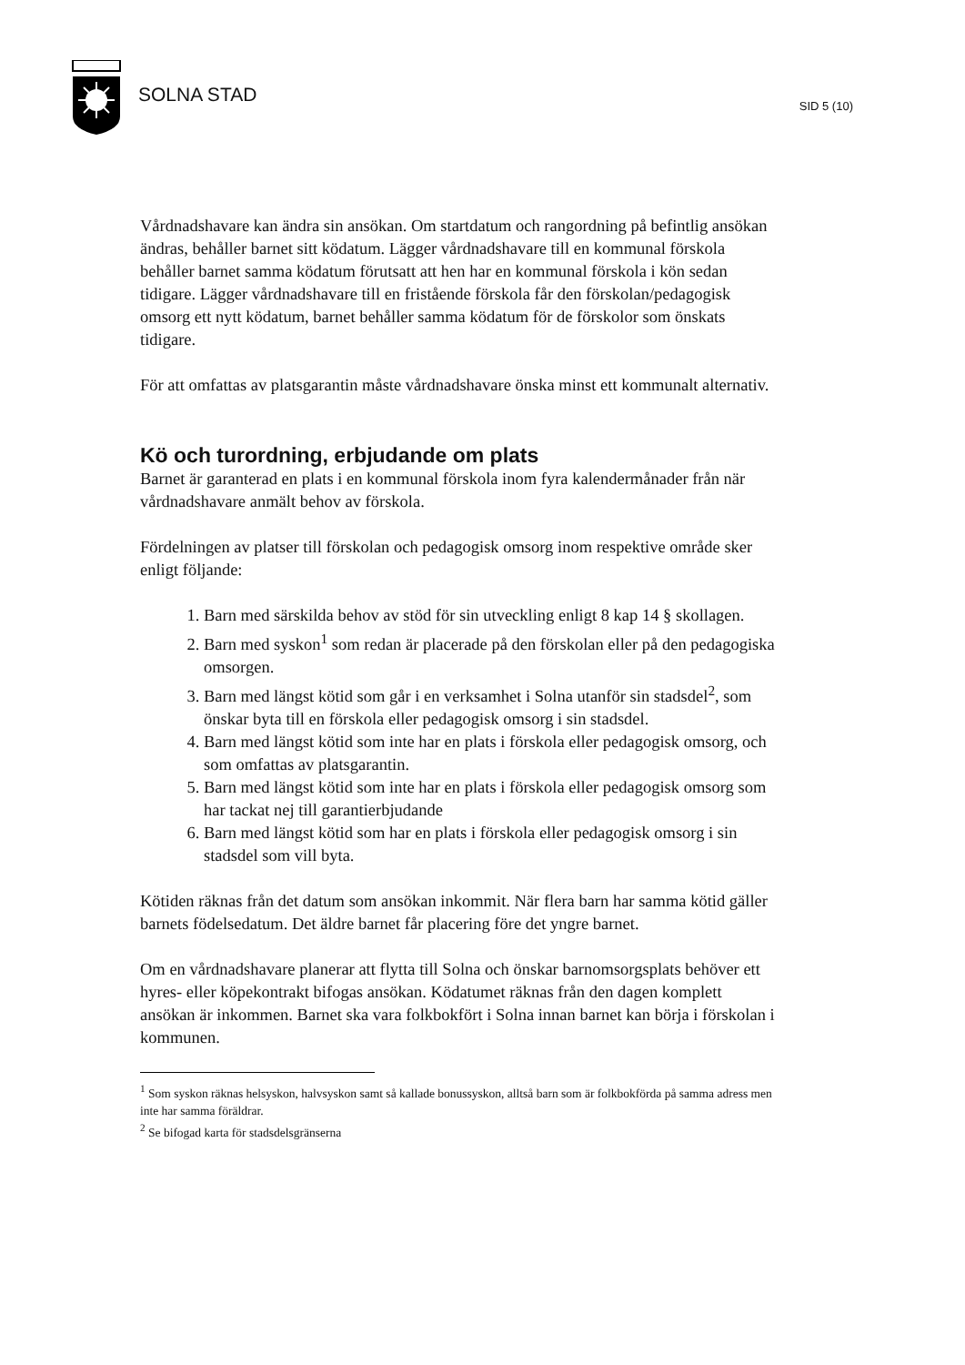SOLNA STAD
SID 5 (10)
Vårdnadshavare kan ändra sin ansökan. Om startdatum och rangordning på befintlig ansökan ändras, behåller barnet sitt ködatum. Lägger vårdnadshavare till en kommunal förskola behåller barnet samma ködatum förutsatt att hen har en kommunal förskola i kön sedan tidigare. Lägger vårdnadshavare till en fristående förskola får den förskolan/pedagogisk omsorg ett nytt ködatum, barnet behåller samma ködatum för de förskolor som önskats tidigare.
För att omfattas av platsgarantin måste vårdnadshavare önska minst ett kommunalt alternativ.
Kö och turordning, erbjudande om plats
Barnet är garanterad en plats i en kommunal förskola inom fyra kalendermånader från när vårdnadshavare anmält behov av förskola.
Fördelningen av platser till förskolan och pedagogisk omsorg inom respektive område sker enligt följande:
1. Barn med särskilda behov av stöd för sin utveckling enligt 8 kap 14 § skollagen.
2. Barn med syskon<sup>1</sup> som redan är placerade på den förskolan eller på den pedagogiska omsorgen.
3. Barn med längst kötid som går i en verksamhet i Solna utanför sin stadsdel<sup>2</sup>, som önskar byta till en förskola eller pedagogisk omsorg i sin stadsdel.
4. Barn med längst kötid som inte har en plats i förskola eller pedagogisk omsorg, och som omfattas av platsgarantin.
5. Barn med längst kötid som inte har en plats i förskola eller pedagogisk omsorg som har tackat nej till garantierbjudande
6. Barn med längst kötid som har en plats i förskola eller pedagogisk omsorg i sin stadsdel som vill byta.
Kötiden räknas från det datum som ansökan inkommit. När flera barn har samma kötid gäller barnets födelsedatum. Det äldre barnet får placering före det yngre barnet.
Om en vårdnadshavare planerar att flytta till Solna och önskar barnomsorgsplats behöver ett hyres- eller köpekontrakt bifogas ansökan. Ködatumet räknas från den dagen komplett ansökan är inkommen. Barnet ska vara folkbokfört i Solna innan barnet kan börja i förskolan i kommunen.
<sup>1</sup> Som syskon räknas helsyskon, halvsyskon samt så kallade bonussyskon, alltså barn som är folkbokförda på samma adress men inte har samma föräldrar.
<sup>2</sup> Se bifogad karta för stadsdelsgränserna